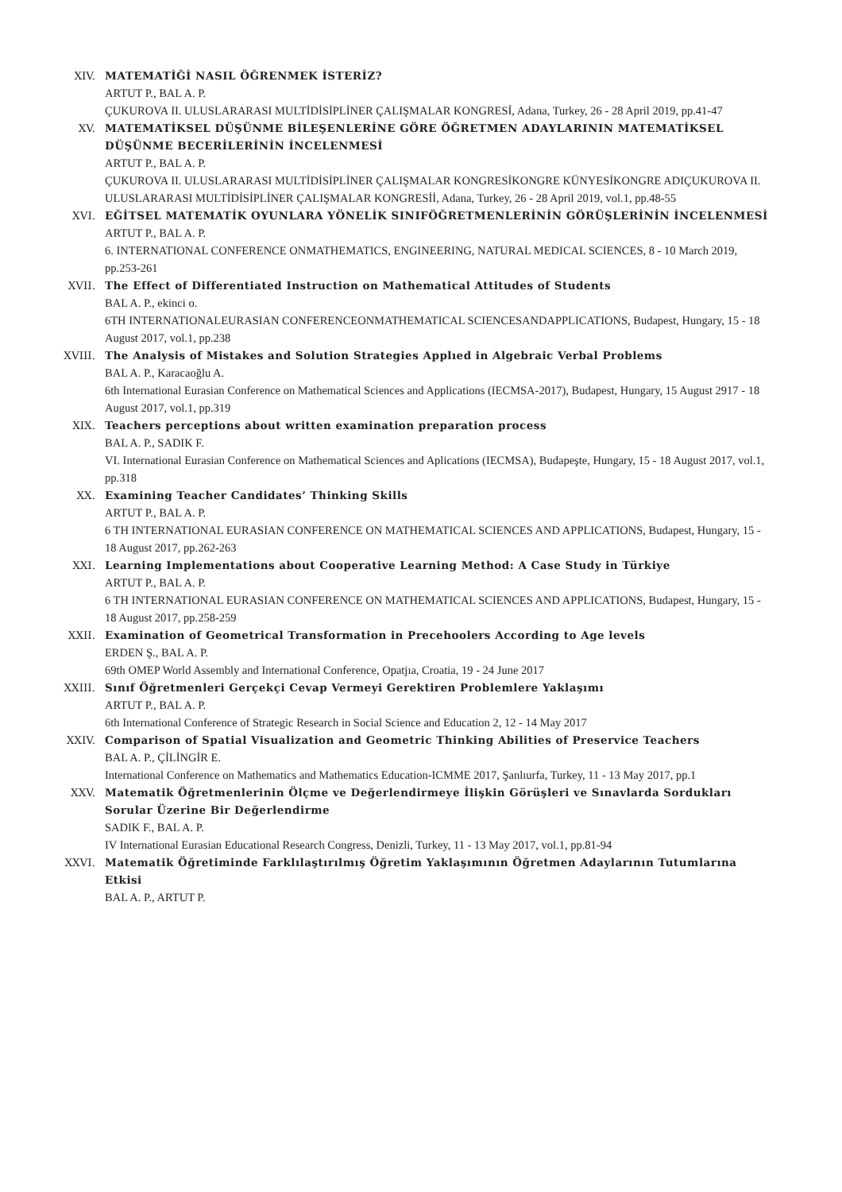XIV. MATEMATİĞİ NASIL ÖĞRENMEK İSTERİZ?
ARTUT P., BAL A. P.
ÇUKUROVA II. ULUSLARARASI MULTİDİSİPLİNER ÇALIŞMALAR KONGRESİ, Adana, Turkey, 26 - 28 April 2019, pp.41-47
XV. MATEMATİKSEL DÜŞÜNME BİLEŞENLERİNE GÖRE ÖĞRETMEN ADAYLARININ MATEMATİKSEL DÜŞÜNME BECERİLERİNİN İNCELENMESİ
ARTUT P., BAL A. P.
ÇUKUROVA II. ULUSLARARASI MULTİDİSİPLİNER ÇALIŞMALAR KONGRESİKONGRE KÜNYESİKONGRE ADIÇUKUROVA II. ULUSLARARASI MULTİDİSİPLİNER ÇALIŞMALAR KONGRESİİ, Adana, Turkey, 26 - 28 April 2019, vol.1, pp.48-55
XVI. EĞİTSEL MATEMATİK OYUNLARA YÖNELİK SINIFÖĞRETMENLERİNİN GÖRÜŞLERİNİN İNCELENMESİ
ARTUT P., BAL A. P.
6. INTERNATIONAL CONFERENCE ONMATHEMATICS, ENGINEERING, NATURAL MEDICAL SCIENCES, 8 - 10 March 2019, pp.253-261
XVII. The Effect of Differentiated Instruction on Mathematical Attitudes of Students
BAL A. P., ekinci o.
6TH INTERNATIONALEURASIAN CONFERENCEONMATHEMATICAL SCIENCESANDAPPLICATIONS, Budapest, Hungary, 15 - 18 August 2017, vol.1, pp.238
XVIII. The Analysis of Mistakes and Solution Strategies Applıed in Algebraic Verbal Problems
BAL A. P., Karacaoğlu A.
6th International Eurasian Conference on Mathematical Sciences and Applications (IECMSA-2017), Budapest, Hungary, 15 August 2917 - 18 August 2017, vol.1, pp.319
XIX. Teachers perceptions about written examination preparation process
BAL A. P., SADIK F.
VI. International Eurasian Conference on Mathematical Sciences and Aplications (IECMSA), Budapeşte, Hungary, 15 - 18 August 2017, vol.1, pp.318
XX. Examining Teacher Candidates’ Thinking Skills
ARTUT P., BAL A. P.
6 TH INTERNATIONAL EURASIAN CONFERENCE ON MATHEMATICAL SCIENCES AND APPLICATIONS, Budapest, Hungary, 15 - 18 August 2017, pp.262-263
XXI. Learning Implementations about Cooperative Learning Method: A Case Study in Türkiye
ARTUT P., BAL A. P.
6 TH INTERNATIONAL EURASIAN CONFERENCE ON MATHEMATICAL SCIENCES AND APPLICATIONS, Budapest, Hungary, 15 - 18 August 2017, pp.258-259
XXII. Examination of Geometrical Transformation in Precehoolers According to Age levels
ERDEN Ş., BAL A. P.
69th OMEP World Assembly and International Conference, Opatjıa, Croatia, 19 - 24 June 2017
XXIII. Sınıf Öğretmenleri Gerçekçi Cevap Vermeyi Gerektiren Problemlere Yaklaşımı
ARTUT P., BAL A. P.
6th International Conference of Strategic Research in Social Science and Education 2, 12 - 14 May 2017
XXIV. Comparison of Spatial Visualization and Geometric Thinking Abilities of Preservice Teachers
BAL A. P., ÇİLİNGİR E.
International Conference on Mathematics and Mathematics Education-ICMME 2017, Şanlıurfa, Turkey, 11 - 13 May 2017, pp.1
XXV. Matematik Öğretmenlerinin Ölçme ve Değerlendirmeye İlişkin Görüşleri ve Sınavlarda Sordukları Sorular Üzerine Bir Değerlendirme
SADIK F., BAL A. P.
IV International Eurasian Educational Research Congress, Denizli, Turkey, 11 - 13 May 2017, vol.1, pp.81-94
XXVI. Matematik Öğretiminde Farklılaştırılmış Öğretim Yaklaşımının Öğretmen Adaylarının Tutumlarına Etkisi
BAL A. P., ARTUT P.